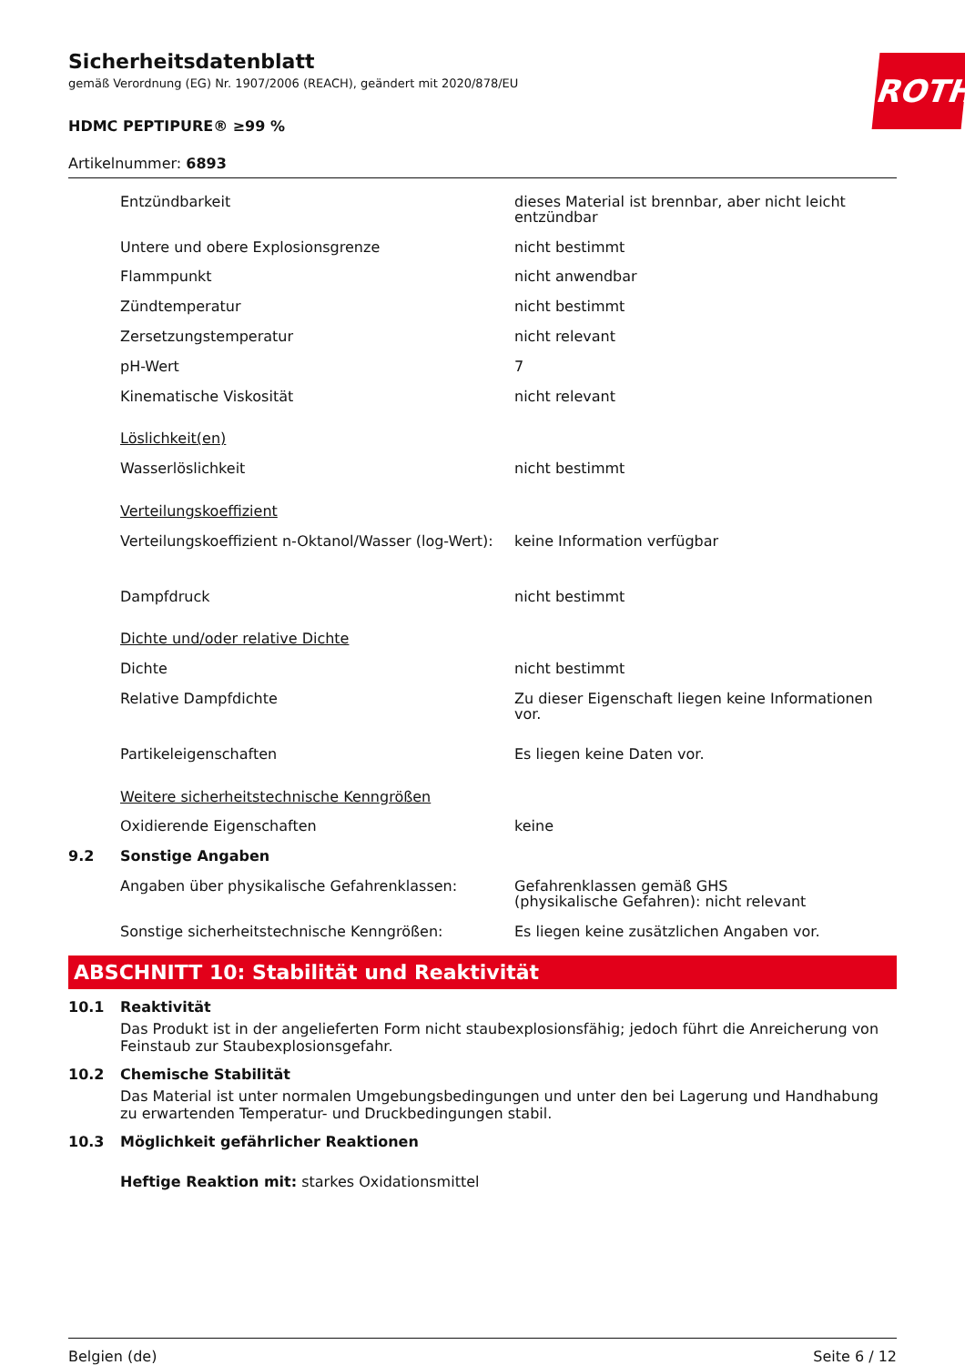ROTH
Sicherheitsdatenblatt
gemäß Verordnung (EG) Nr. 1907/2006 (REACH), geändert mit 2020/878/EU
HDMC PEPTIPURE® ≥99 %
Artikelnummer: 6893
| | Entzündbarkeit | dieses Material ist brennbar, aber nicht leicht entzündbar |
| | Untere und obere Explosionsgrenze | nicht bestimmt |
| | Flammpunkt | nicht anwendbar |
| | Zündtemperatur | nicht bestimmt |
| | Zersetzungstemperatur | nicht relevant |
| | pH-Wert | 7 |
| | Kinematische Viskosität | nicht relevant |
| | Löslichkeit(en) | |
| | Wasserlöslichkeit | nicht bestimmt |
| | Verteilungskoeffizient | |
| | Verteilungskoeffizient n-Oktanol/Wasser (log-Wert): | keine Information verfügbar |
| | Dampfdruck | nicht bestimmt |
| | Dichte und/oder relative Dichte | |
| | Dichte | nicht bestimmt |
| | Relative Dampfdichte | Zu dieser Eigenschaft liegen keine Informationen vor. |
| | Partikeleigenschaften | Es liegen keine Daten vor. |
| | Weitere sicherheitstechnische Kenngrößen | |
| | Oxidierende Eigenschaften | keine |
| 9.2 | Sonstige Angaben | |
| | Angaben über physikalische Gefahrenklassen: | Gefahrenklassen gemäß GHS (physikalische Gefahren): nicht relevant |
| | Sonstige sicherheitstechnische Kenngrößen: | Es liegen keine zusätzlichen Angaben vor. |
ABSCHNITT 10: Stabilität und Reaktivität
10.1 Reaktivität
Das Produkt ist in der angelieferten Form nicht staubexplosionsfähig; jedoch führt die Anreicherung von Feinstaub zur Staubexplosionsgefahr.
10.2 Chemische Stabilität
Das Material ist unter normalen Umgebungsbedingungen und unter den bei Lagerung und Handhabung zu erwartenden Temperatur- und Druckbedingungen stabil.
10.3 Möglichkeit gefährlicher Reaktionen
Heftige Reaktion mit: starkes Oxidationsmittel
Belgien (de) Seite 6 / 12